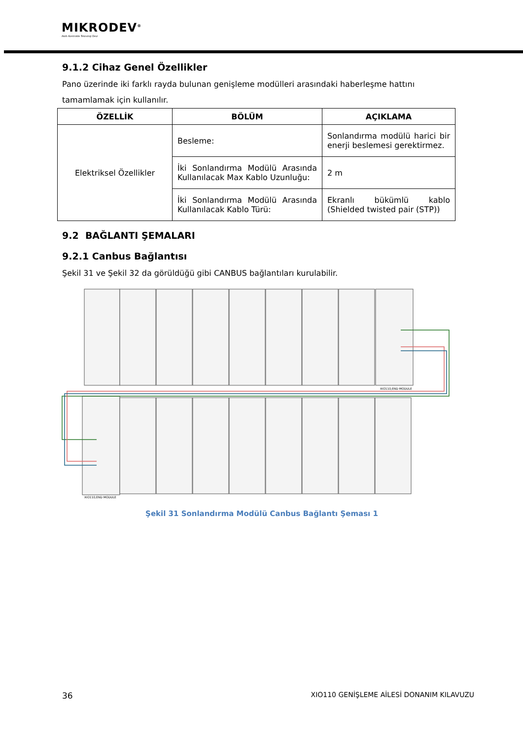MIKRODEV<sup>®</sup>
Akıllı Kontrolde Teknoloji Devi
9.1.2 Cihaz Genel Özellikler
Pano üzerinde iki farklı rayda bulunan genişleme modülleri arasındaki haberleşme hattını tamamlamak için kullanılır.
| ÖZELLİK | BÖLÜM | AÇIKLAMA |
| --- | --- | --- |
| Elektriksel Özellikler | Besleme: | Sonlandırma modülü harici bir enerji beslemesi gerektirmez. |
| | İki Sonlandırma Modülü Arasında Kullanılacak Max Kablo Uzunluğu: | 2 m |
| | İki Sonlandırma Modülü Arasında Kullanılacak Kablo Türü: | Ekranlı bükümlü kablo (Shielded twisted pair (STP)) |
9.2 BAĞLANTI ŞEMALARI
9.2.1 Canbus Bağlantısı
Şekil 31 ve Şekil 32 da görüldüğü gibi CANBUS bağlantıları kurulabilir.
XIO110,END MODULE
XIO110,END MODULE
Şekil 31 Sonlandırma Modülü Canbus Bağlantı Şeması 1
36 XIO110 GENİŞLEME AİLESİ DONANIM KILAVUZU